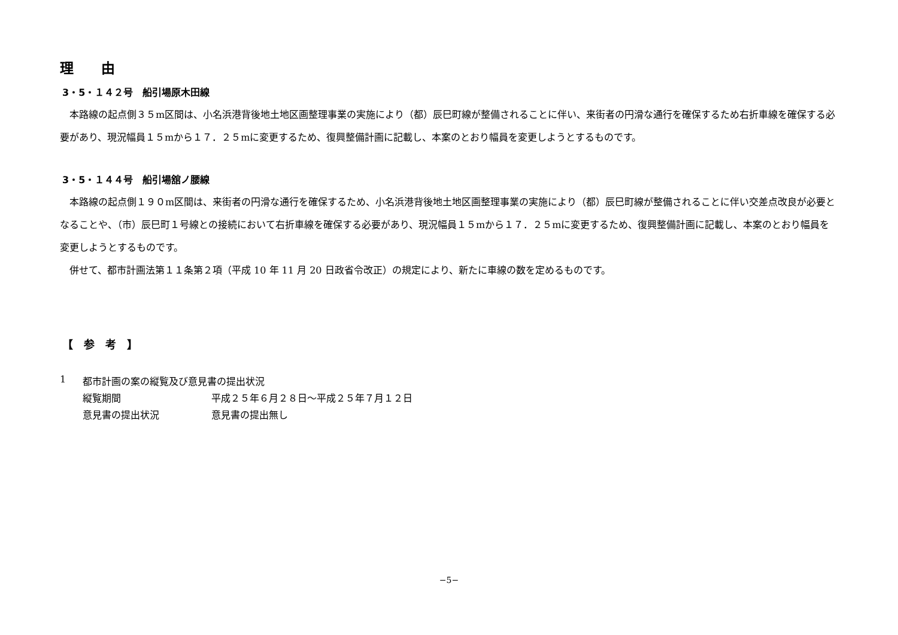理　　由
3・5・１４２号　船引場原木田線
　本路線の起点側３５m区間は、小名浜港背後地土地区画整理事業の実施により（都）辰巳町線が整備されることに伴い、来街者の円滑な通行を確保するため右折車線を確保する必要があり、現況幅員１５mから１７．２５mに変更するため、復興整備計画に記載し、本案のとおり幅員を変更しようとするものです。
3・5・１４４号　船引場舘ノ腰線
　本路線の起点側１９０m区間は、来街者の円滑な通行を確保するため、小名浜港背後地土地区画整理事業の実施により（都）辰巳町線が整備されることに伴い交差点改良が必要となることや、（市）辰巳町１号線との接続において右折車線を確保する必要があり、現況幅員１５mから１７．２５mに変更するため、復興整備計画に記載し、本案のとおり幅員を変更しようとするものです。
　併せて、都市計画法第１１条第２項（平成 10 年 11 月 20 日政省令改正）の規定により、新たに車線の数を定めるものです。
【　参　考　】
| 1 | 都市計画の案の縦覧及び意見書の提出状況 | |
| | 縦覧期間 | 平成２５年６月２８日～平成２５年７月１２日 |
| | 意見書の提出状況 | 意見書の提出無し |
−5−